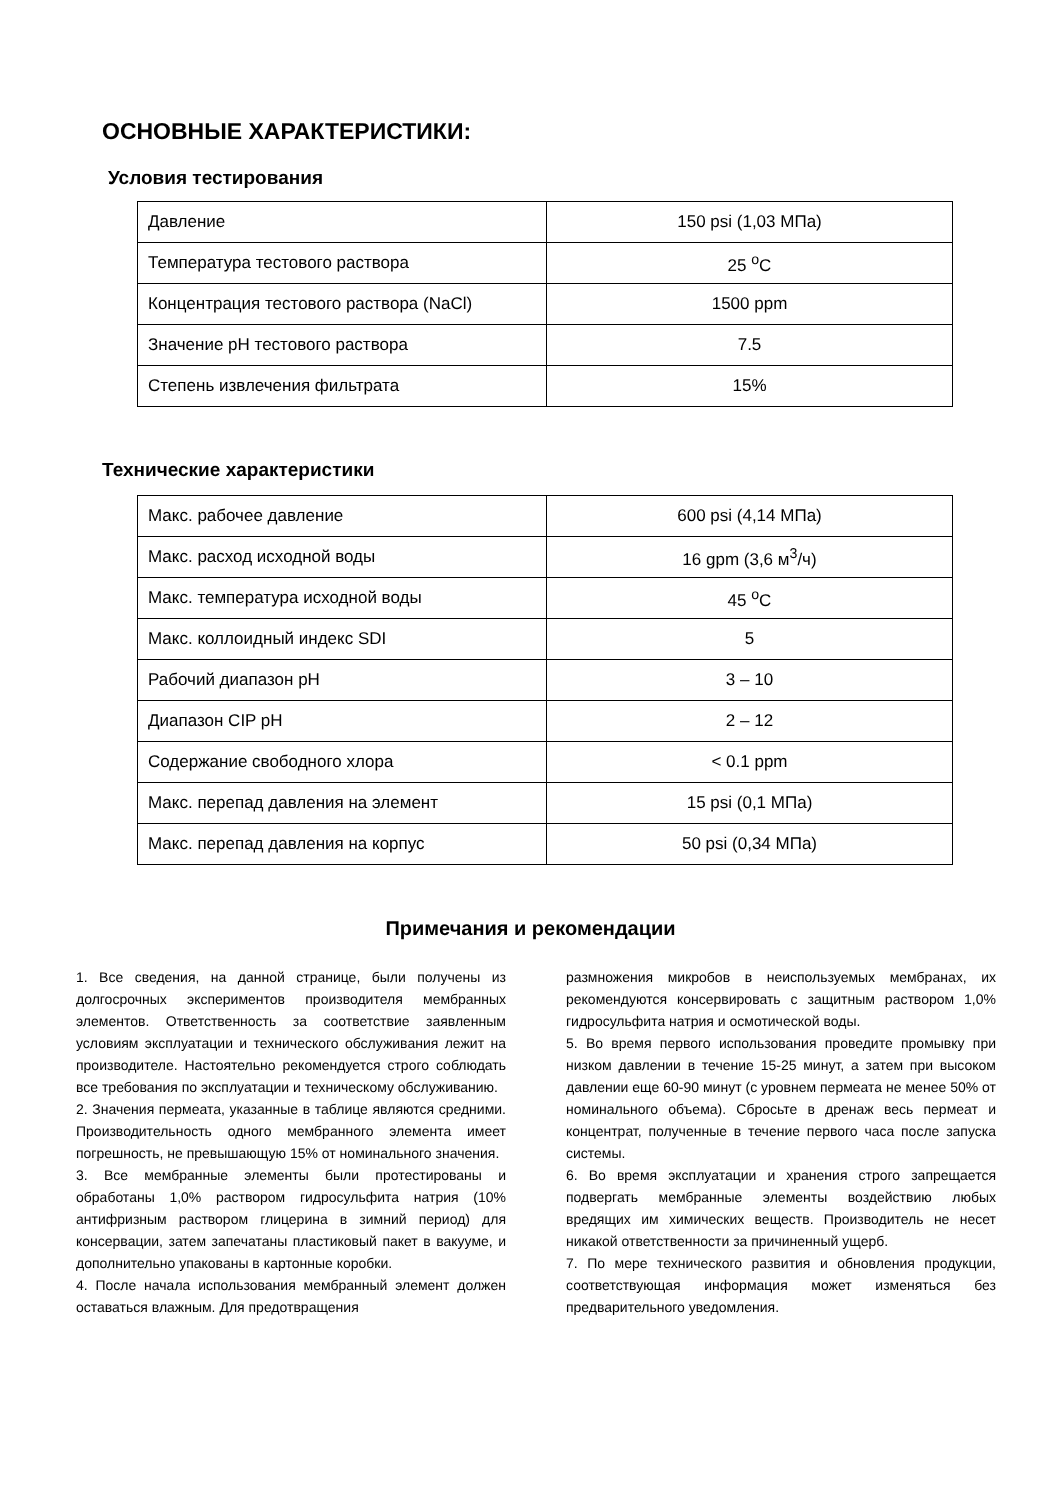ОСНОВНЫЕ ХАРАКТЕРИСТИКИ:
Условия тестирования
| Давление | 150 psi (1,03 МПа) |
| Температура тестового раствора | 25 <sup>о</sup>С |
| Концентрация тестового раствора (NaCl) | 1500 ppm |
| Значение pH тестового раствора | 7.5 |
| Степень извлечения фильтрата | 15% |
Технические характеристики
| Макс. рабочее давление | 600 psi (4,14 МПа) |
| Макс. расход исходной воды | 16 gpm (3,6 м<sup>3</sup>/ч) |
| Макс. температура исходной воды | 45 <sup>о</sup>С |
| Макс. коллоидный индекс SDI | 5 |
| Рабочий диапазон pH | 3 – 10 |
| Диапазон CIP pH | 2 – 12 |
| Содержание свободного хлора | < 0.1 ppm |
| Макс. перепад давления на элемент | 15 psi (0,1 МПа) |
| Макс. перепад давления на корпус | 50 psi (0,34 МПа) |
Примечания и рекомендации
1. Все сведения, на данной странице, были получены из долгосрочных экспериментов производителя мембранных элементов. Ответственность за соответствие заявленным условиям эксплуатации и технического обслуживания лежит на производителе. Настоятельно рекомендуется строго соблюдать все требования по эксплуатации и техническому обслуживанию.
2. Значения пермеата, указанные в таблице являются средними. Производительность одного мембранного элемента имеет погрешность, не превышающую 15% от номинального значения.
3. Все мембранные элементы были протестированы и обработаны 1,0% раствором гидросульфита натрия (10% антифризным раствором глицерина в зимний период) для консервации, затем запечатаны пластиковый пакет в вакууме, и дополнительно упакованы в картонные коробки.
4. После начала использования мембранный элемент должен оставаться влажным. Для предотвращения
размножения микробов в неиспользуемых мембранах, их рекомендуются консервировать с защитным раствором 1,0% гидросульфита натрия и осмотической воды.
5. Во время первого использования проведите промывку при низком давлении в течение 15-25 минут, а затем при высоком давлении еще 60-90 минут (с уровнем пермеата не менее 50% от номинального объема). Сбросьте в дренаж весь пермеат и концентрат, полученные в течение первого часа после запуска системы.
6. Во время эксплуатации и хранения строго запрещается подвергать мембранные элементы воздействию любых вредящих им химических веществ. Производитель не несет никакой ответственности за причиненный ущерб.
7. По мере технического развития и обновления продукции, соответствующая информация может изменяться без предварительного уведомления.